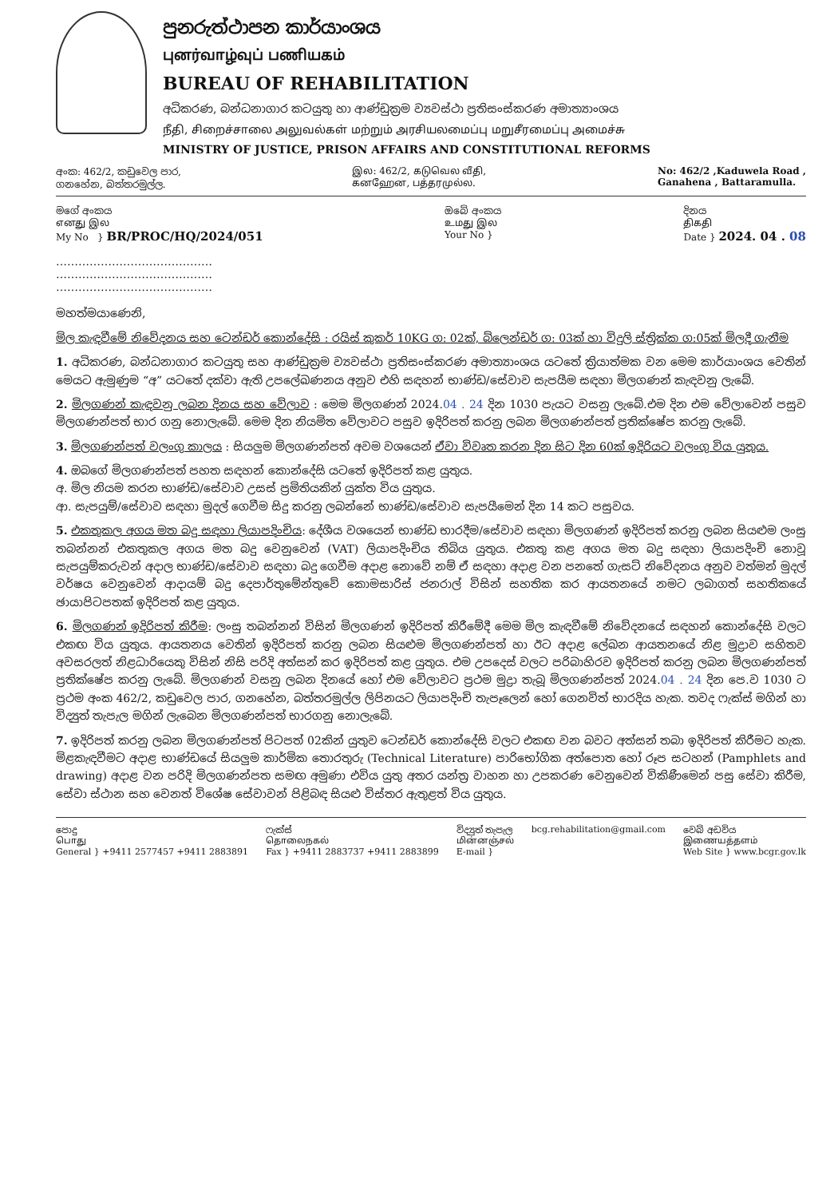පුනරුත්ථාපන කාර්යාංශය
புனர்வாழ்வுப் பணியகம்
BUREAU OF REHABILITATION
අධිකරණ, බන්ධනාගාර කටයුතු හා ආණ්ඩුක්‍රම ව්‍යවස්ථා ප්‍රතිසංස්කරණ අමාත්‍යාංශය
நீதி, சிறைச்சாலை அலுவல்கள் மற்றும் அரசியலமைப்பு மறுசீரமைப்பு அமைச்சு
MINISTRY OF JUSTICE, PRISON AFFAIRS AND CONSTITUTIONAL REFORMS
අංක: 462/2, කඩුවෙල පාර,
ගනහේන, බත්තරමුල්ල.
இல: 462/2, கடுவெல வீதி,
கனஹேன, பத்தரமுல்ல.
No: 462/2 ,Kaduwela Road ,
Ganahena , Battaramulla.
මගේ අංකය
எனது இல
My No } BR/PROC/HQ/2024/051
ඔබේ අංකය
உமது இல
Your No }
දිනය
திகதி
Date } 2024. 04 . 08
……………………………………
……………………………………
……………………………………
මහත්මයාණෙනි,
මිල කැඳවීමේ නිවේදනය සහ ටෙන්ඩර් කොන්දේසි : රයිස් කුකර් 10KG ග: 02ක්, බ්ලෙන්ඩර් ග: 03ක් හා විදුලි ස්ත්‍රික්ක ග:05ක් මිලදී ගැනීම
1. අධිකරණ, බන්ධනාගාර කටයුතු සහ ආණ්ඩුක්‍රම ව්‍යවස්ථා ප්‍රතිසංස්කරණ අමාත්‍යාංශය යටතේ ක්‍රියාත්මක වන මෙම කාර්යාංශය වෙතින් මෙයට ඇමුණුම “අ” යටතේ දක්වා ඇති උපලේඛණනය අනුව එහි සඳහන් භාණ්ඩ/සේවාව සැපයීම සඳහා මිලගණන් කැඳවනු ලැබේ.
2. මිලගණන් කැඳවනු ලබන දිනය සහ වේලාව : මෙම මිලගණන් 2024.04 . 24 දින 1030 පැයට වසනු ලැබේ.එම දින එම වේලාවෙන් පසුව මිලගණන්පත් භාර ගනු නොලැබේ. මෙම දින නියමිත වේලාවට පසුව ඉදිරිපත් කරනු ලබන මිලගණන්පත් ප්‍රතික්ෂේප කරනු ලැබේ.
3. මිලගණන්පත් වලංගු කාලය : සියලුම මිලගණන්පත් අවම වශයෙන් ඒවා විවෘත කරන දින සිට දින 60ක් ඉදිරියට වලංගු විය යුතුය.
4. ඔබගේ මිලගණන්පත් පහත සඳහන් කොන්දේසි යටතේ ඉදිරිපත් කළ යුතුය.
අ. මිල නියම කරන භාණ්ඩ/සේවාව උසස් ප්‍රමිතියකින් යුක්ත විය යුතුය.
ආ. සැපයුම්/සේවාව සඳහා මුදල් ගෙවීම සිදු කරනු ලබන්නේ භාණ්ඩ/සේවාව සැපයීමෙන් දින 14 කට පසුවය.
5. එකතුකල අගය මත බදු සඳහා ලියාපදිංචිය: දේශීය වශයෙන් භාණ්ඩ භාරදීම/සේවාව සඳහා මිලගණන් ඉදිරිපත් කරනු ලබන සියළුම ලංසු තබන්නන් එකතුකල අගය මත බදු වෙනුවෙන් (VAT) ලියාපදිංචිය තිබිය යුතුය. එකතු කළ අගය මත බදු සඳහා ලියාපදිංචි නොවූ සැපයුම්කරුවන් අදාල භාණ්ඩ/සේවාව සඳහා බදු ගෙවීම අදාළ නොවේ නම් ඒ සඳහා අදාළ වන පනතේ ගැසට් නිවේදනය අනුව වත්මන් මුදල් වර්ෂය වෙනුවෙන් ආදායම් බදු දෙපාර්තුමේන්තුවේ කොමසාරිස් ජනරාල් විසින් සහතික කර ආයතනයේ නමට ලබාගත් සහතිකයේ ඡායාපිටපතක් ඉදිරිපත් කළ යුතුය.
6. මිලගණන් ඉදිරිපත් කිරීම: ලංසු තබන්නන් විසින් මිලගණන් ඉදිරිපත් කිරීමේදී මෙම මිල කැඳවීමේ නිවේදනයේ සඳහන් කොන්දේසි වලට එකඟ විය යුතුය. ආයතනය වෙතින් ඉදිරිපත් කරනු ලබන සියළුම මිලගණන්පත් හා ඊට අදාළ ලේඛන ආයතනයේ නිළ මුද්‍රාව සහිතව අවසරලත් නිළධාරියෙකු විසින් නිසි පරිදි අත්සන් කර ඉදිරිපත් කළ යුතුය. එම උපදෙස් වලට පරිබාහිරව ඉදිරිපත් කරනු ලබන මිලගණන්පත් ප්‍රතික්ෂේප කරනු ලැබේ. මිලගණන් වසනු ලබන දිනයේ හෝ එම වේලාවට ප්‍රථම මුද්‍රා තැබූ මිලගණන්පත් 2024.04 . 24 දින පෙ.ව 1030 ට ප්‍රථම අංක 462/2, කඩුවෙල පාර, ගනහේන, බත්තරමුල්ල ලිපිනයට ලියාපදිංචි තැපෑලෙන් හෝ ගෙනවිත් භාරදිය හැක. තවද ෆැක්ස් මගින් හා විද්‍යුත් තැපැල මගින් ලැබෙන මිලගණන්පත් භාරගනු නොලැබේ.
7. ඉදිරිපත් කරනු ලබන මිලගණන්පත් පිටපත් 02කින් යුතුව ටෙන්ඩර් කොන්දේසි වලට එකඟ වන බවට අත්සන් තබා ඉදිරිපත් කිරීමට හැක. මිළකැඳවීමට අදාළ භාණ්ඩයේ සියලුම කාර්මික තොරතුරු (Technical Literature) පාරිභෝගික අත්පොත හෝ රූප සටහන් (Pamphlets and drawing) අදාළ වන පරිදි මිලගණන්පත සමඟ අමුණා එවිය යුතු අතර යන්ත්‍ර වාහන හා උපකරණ වෙනුවෙන් විකිණීමෙන් පසු සේවා කිරීම, සේවා ස්ථාන සහ වෙනත් විශේෂ සේවාවන් පිළිබඳ සියළු විස්තර ඇතුළත් විය යුතුය.
පොදු
பொது
General } +9411 2577457 +9411 2883891
ෆැක්ස්
தொலைநகல்
Fax } +9411 2883737 +9411 2883899
විද්‍යුත් තැපැල
மின்னஞ்சல்
E-mail }
bcg.rehabilitation@gmail.com වෙබ් අඩවිය
இணையத்தளம்
Web Site } www.bcgr.gov.lk